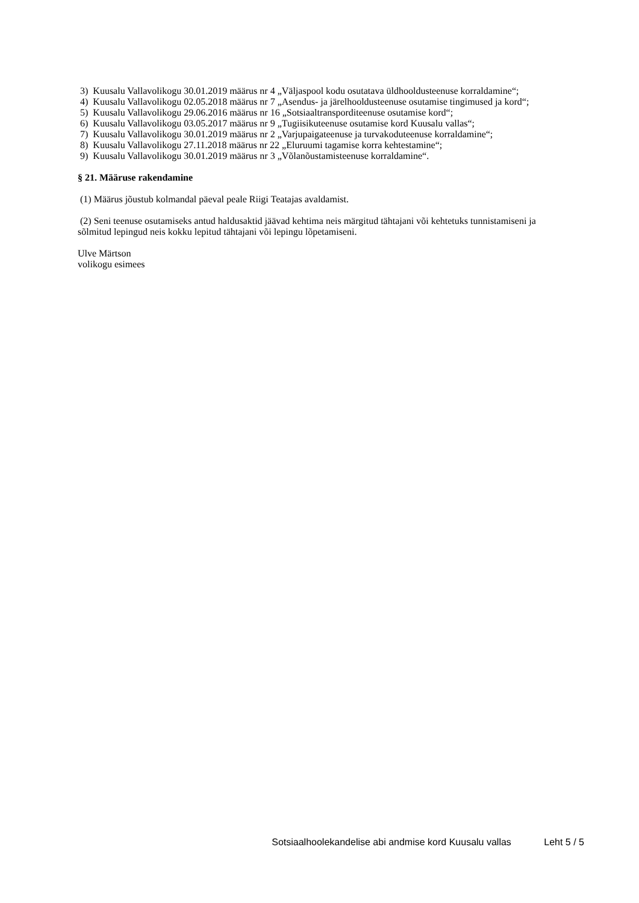3) Kuusalu Vallavolikogu 30.01.2019 määrus nr 4 „Väljaspool kodu osutatava üldhooldusteenuse korraldamine“;
4) Kuusalu Vallavolikogu 02.05.2018 määrus nr 7 „Asendus- ja järelhooldusteenuse osutamise tingimused ja kord“;
5) Kuusalu Vallavolikogu 29.06.2016 määrus nr 16 „Sotsiaaltransporditeenuse osutamise kord“;
6) Kuusalu Vallavolikogu 03.05.2017 määrus nr 9 „Tugiisikuteenuse osutamise kord Kuusalu vallas“;
7) Kuusalu Vallavolikogu 30.01.2019 määrus nr 2 „Varjupaigateenuse ja turvakoduteenuse korraldamine“;
8) Kuusalu Vallavolikogu 27.11.2018 määrus nr 22 „Eluruumi tagamise korra kehtestamine“;
9) Kuusalu Vallavolikogu 30.01.2019 määrus nr 3 „Võlanõustamisteenuse korraldamine“.
§ 21. Määruse rakendamine
(1) Määrus jõustub kolmandal päeval peale Riigi Teatajas avaldamist.
(2) Seni teenuse osutamiseks antud haldusaktid jäävad kehtima neis märgitud tähtajani või kehtetuks tunnistamiseni ja sõlmitud lepingud neis kokku lepitud tähtajani või lepingu lõpetamiseni.
Ulve Märtson
volikogu esimees
Sotsiaalhoolekandelise abi andmise kord Kuusalu vallas Leht 5 / 5